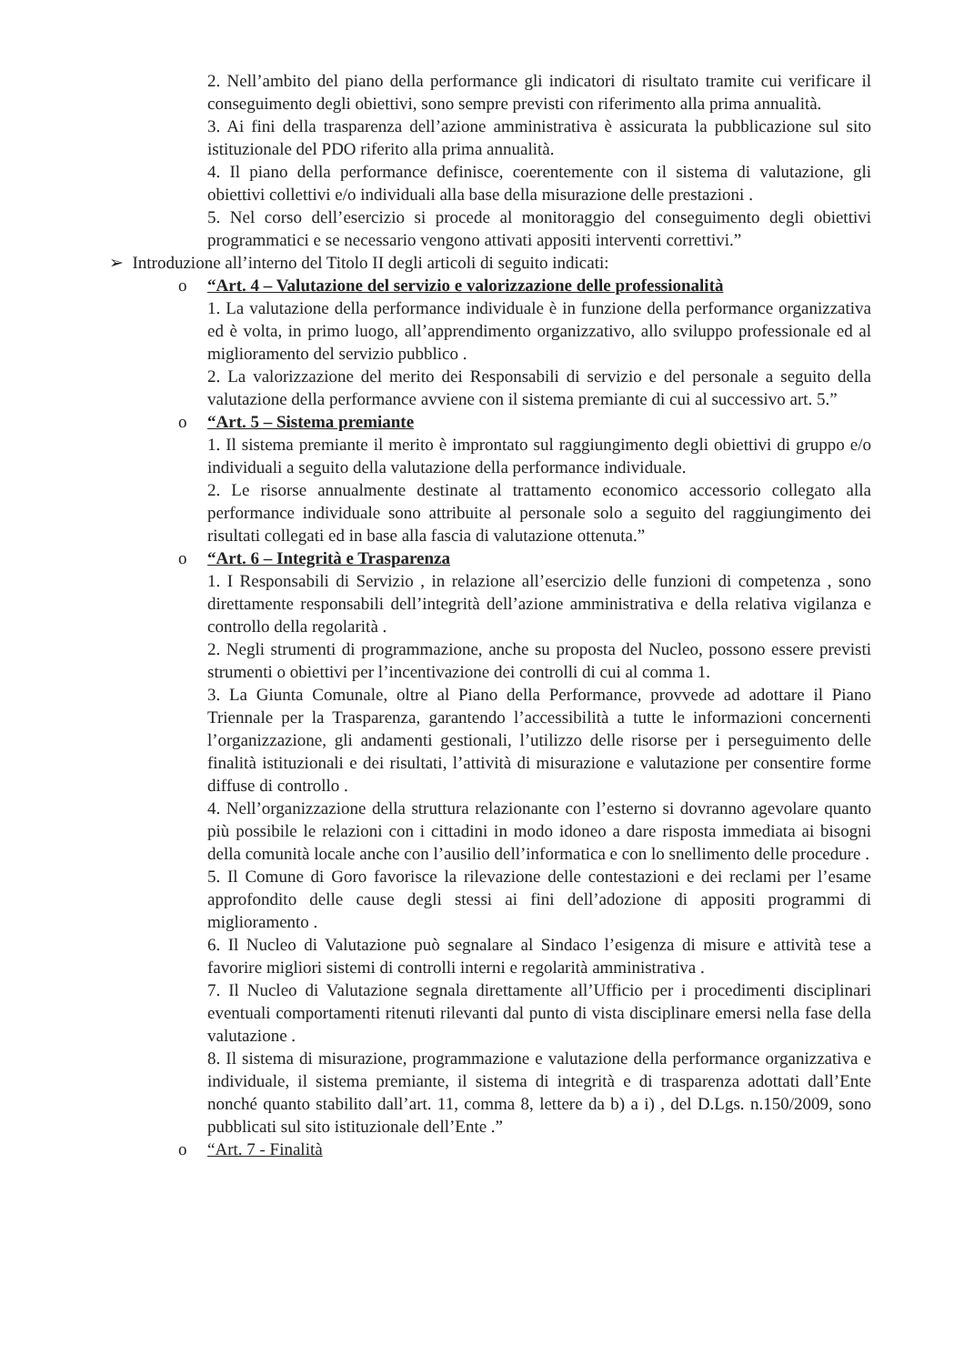2. Nell’ambito del piano della performance gli indicatori di risultato tramite cui verificare il conseguimento degli obiettivi, sono sempre previsti con riferimento alla prima annualità.
3. Ai fini della trasparenza dell’azione amministrativa è assicurata la pubblicazione sul sito istituzionale del PDO riferito alla prima annualità.
4. Il piano della performance definisce, coerentemente con il sistema di valutazione, gli obiettivi collettivi e/o individuali alla base della misurazione delle prestazioni .
5. Nel corso dell’esercizio si procede al monitoraggio del conseguimento degli obiettivi programmatici e se necessario vengono attivati appositi interventi correttivi.”
➢ Introduzione all’interno del Titolo II degli articoli di seguito indicati:
o “Art. 4 – Valutazione del servizio e valorizzazione delle professionalità
1. La valutazione della performance individuale è in funzione della performance organizzativa ed è volta, in primo luogo, all’apprendimento organizzativo, allo sviluppo professionale ed al miglioramento del servizio pubblico .
2. La valorizzazione del merito dei Responsabili di servizio e del personale a seguito della valutazione della performance avviene con il sistema premiante di cui al successivo art. 5.”
o “Art. 5 – Sistema premiante
1. Il sistema premiante il merito è improntato sul raggiungimento degli obiettivi di gruppo e/o individuali a seguito della valutazione della performance individuale.
2. Le risorse annualmente destinate al trattamento economico accessorio collegato alla performance individuale sono attribuite al personale solo a seguito del raggiungimento dei risultati collegati ed in base alla fascia di valutazione ottenuta.”
o “Art. 6 – Integrità e Trasparenza
1. I Responsabili di Servizio , in relazione all’esercizio delle funzioni di competenza , sono direttamente responsabili dell’integrità dell’azione amministrativa e della relativa vigilanza e controllo della regolarità .
2. Negli strumenti di programmazione, anche su proposta del Nucleo, possono essere previsti strumenti o obiettivi per l’incentivazione dei controlli di cui al comma 1.
3. La Giunta Comunale, oltre al Piano della Performance, provvede ad adottare il Piano Triennale per la Trasparenza, garantendo l’accessibilità a tutte le informazioni concernenti l’organizzazione, gli andamenti gestionali, l’utilizzo delle risorse per i perseguimento delle finalità istituzionali e dei risultati, l’attività di misurazione e valutazione per consentire forme diffuse di controllo .
4. Nell’organizzazione della struttura relazionante con l’esterno si dovranno agevolare quanto più possibile le relazioni con i cittadini in modo idoneo a dare risposta immediata ai bisogni della comunità locale anche con l’ausilio dell’informatica e con lo snellimento delle procedure .
5. Il Comune di Goro favorisce la rilevazione delle contestazioni e dei reclami per l’esame approfondito delle cause degli stessi ai fini dell’adozione di appositi programmi di miglioramento .
6. Il Nucleo di Valutazione può segnalare al Sindaco l’esigenza di misure e attività tese a favorire migliori sistemi di controlli interni e regolarità amministrativa .
7. Il Nucleo di Valutazione segnala direttamente all’Ufficio per i procedimenti disciplinari eventuali comportamenti ritenuti rilevanti dal punto di vista disciplinare emersi nella fase della valutazione .
8. Il sistema di misurazione, programmazione e valutazione della performance organizzativa e individuale, il sistema premiante, il sistema di integrità e di trasparenza adottati dall’Ente nonché quanto stabilito dall’art. 11, comma 8, lettere da b) a i) , del D.Lgs. n.150/2009, sono pubblicati sul sito istituzionale dell’Ente .”
o “Art. 7 - Finalità